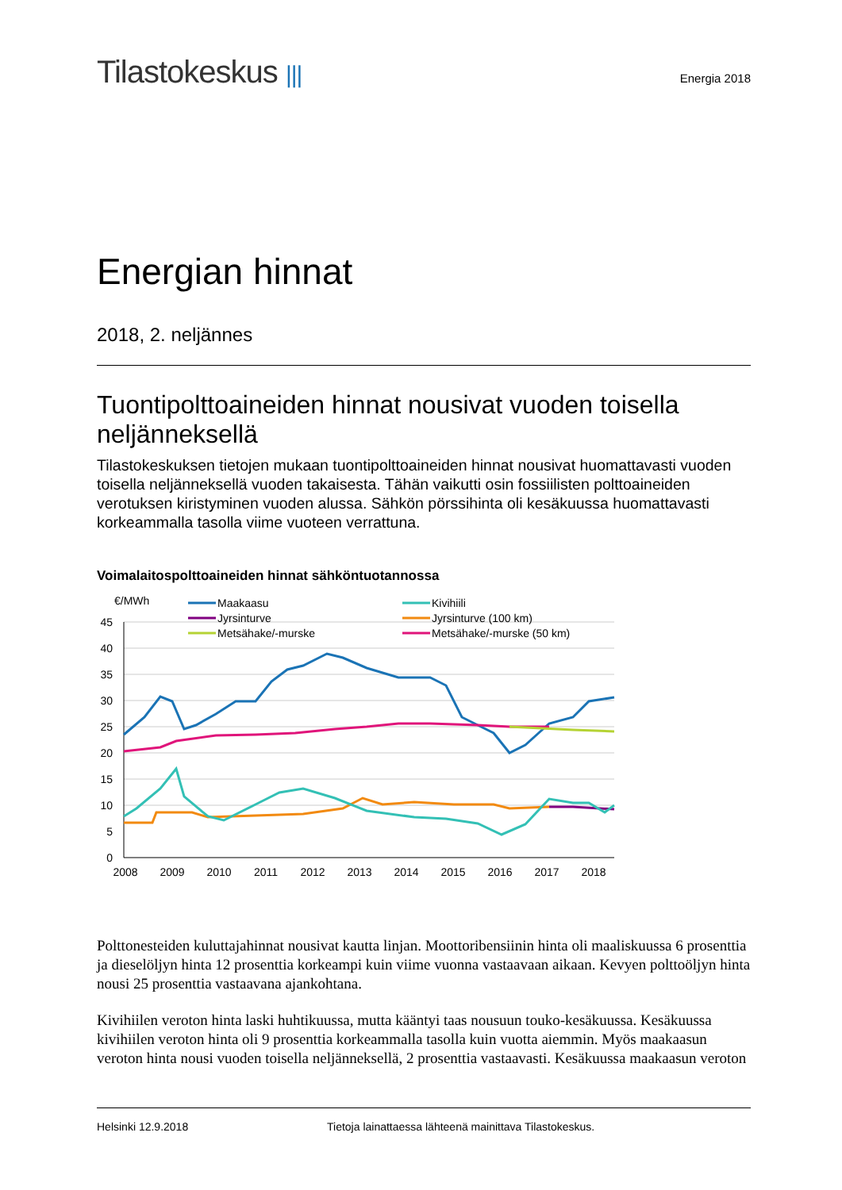Tilastokeskus |||
Energia 2018
Energian hinnat
2018, 2. neljännes
Tuontipolttoaineiden hinnat nousivat vuoden toisella neljänneksellä
Tilastokeskuksen tietojen mukaan tuontipolttoaineiden hinnat nousivat huomattavasti vuoden toisella neljänneksellä vuoden takaisesta. Tähän vaikutti osin fossiilisten polttoaineiden verotuksen kiristyminen vuoden alussa. Sähkön pörssihinta oli kesäkuussa huomattavasti korkeammalla tasolla viime vuoteen verrattuna.
Voimalaitospolttoaineiden hinnat sähköntuotannossa
€/MWh
45
40
35
30
25
20
15
10
5
0
2008
2009
2010
2011
2012
2013
2014
2015
2016
2017
2018
Maakaasu
Jyrsinturve
Metsähake/-murske
Kivihiili
Jyrsinturve (100 km)
Metsähake/-murske (50 km)
Polttonesteiden kuluttajahinnat nousivat kautta linjan. Moottoribensiinin hinta oli maaliskuussa 6 prosenttia ja dieselöljyn hinta 12 prosenttia korkeampi kuin viime vuonna vastaavaan aikaan. Kevyen polttoöljyn hinta nousi 25 prosenttia vastaavana ajankohtana.
Kivihiilen veroton hinta laski huhtikuussa, mutta kääntyi taas nousuun touko-kesäkuussa. Kesäkuussa kivihiilen veroton hinta oli 9 prosenttia korkeammalla tasolla kuin vuotta aiemmin. Myös maakaasun veroton hinta nousi vuoden toisella neljänneksellä, 2 prosenttia vastaavasti. Kesäkuussa maakaasun veroton
Helsinki 12.9.2018 Tietoja lainattaessa lähteenä mainittava Tilastokeskus.